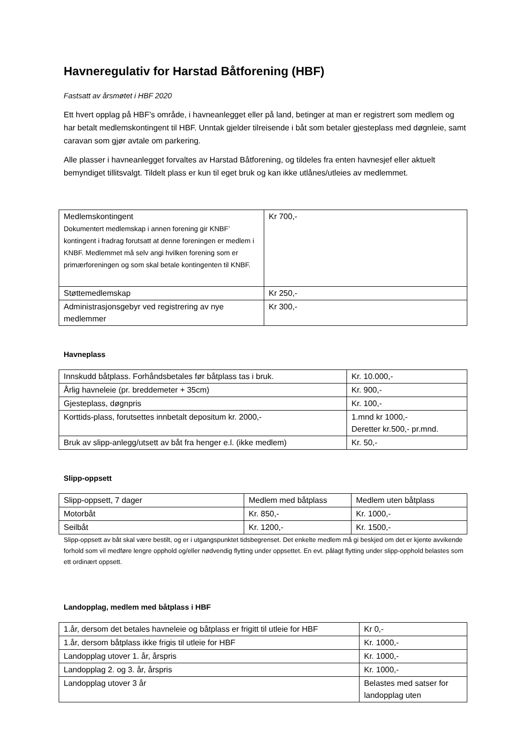Havneregulativ for Harstad Båtforening (HBF)
Fastsatt av årsmøtet i HBF 2020
Ett hvert opplag på HBF’s område, i havneanlegget eller på land, betinger at man er registrert som medlem og har betalt medlemskontingent til HBF. Unntak gjelder tilreisende i båt som betaler gjesteplass med døgnleie, samt caravan som gjør avtale om parkering.
Alle plasser i havneanlegget forvaltes av Harstad Båtforening, og tildeles fra enten havnesjef eller aktuelt bemyndiget tillitsvalgt. Tildelt plass er kun til eget bruk og kan ikke utlånes/utleies av medlemmet.
| Medlemskontingent Dokumentert medlemskap i annen forening gir KNBF’ kontingent i fradrag forutsatt at denne foreningen er medlem i KNBF. Medlemmet må selv angi hvilken forening som er primærforeningen og som skal betale kontingenten til KNBF. | Kr 700,- |
| Støttemedlemskap | Kr 250,- |
| Administrasjonsgebyr ved registrering av nye medlemmer | Kr 300,- |
Havneplass
| Innskudd båtplass. Forhåndsbetales før båtplass tas i bruk. | Kr. 10.000,- |
| Årlig havneleie (pr. breddemeter + 35cm) | Kr. 900,- |
| Gjesteplass, døgnpris | Kr. 100,- |
| Korttids-plass, forutsettes innbetalt depositum kr. 2000,- | 1.mnd kr 1000,- Deretter kr.500,- pr.mnd. |
| Bruk av slipp-anlegg/utsett av båt fra henger e.l. (ikke medlem) | Kr. 50,- |
Slipp-oppsett
| Slipp-oppsett, 7 dager | Medlem med båtplass | Medlem uten båtplass |
| Motorbåt | Kr. 850,- | Kr. 1000,- |
| Seilbåt | Kr. 1200,- | Kr. 1500,- |
Slipp-oppsett av båt skal være bestilt, og er i utgangspunktet tidsbegrenset. Det enkelte medlem må gi beskjed om det er kjente avvikende forhold som vil medføre lengre opphold og/eller nødvendig flytting under oppsettet. En evt. pålagt flytting under slipp-opphold belastes som ett ordinært oppsett.
Landopplag, medlem med båtplass i HBF
| 1.år, dersom det betales havneleie og båtplass er frigitt til utleie for HBF | Kr 0,- |
| 1.år, dersom båtplass ikke frigis til utleie for HBF | Kr. 1000,- |
| Landopplag utover 1. år, årspris | Kr. 1000,- |
| Landopplag 2. og 3. år, årspris | Kr. 1000,- |
| Landopplag utover 3 år | Belastes med satser for landopplag uten |